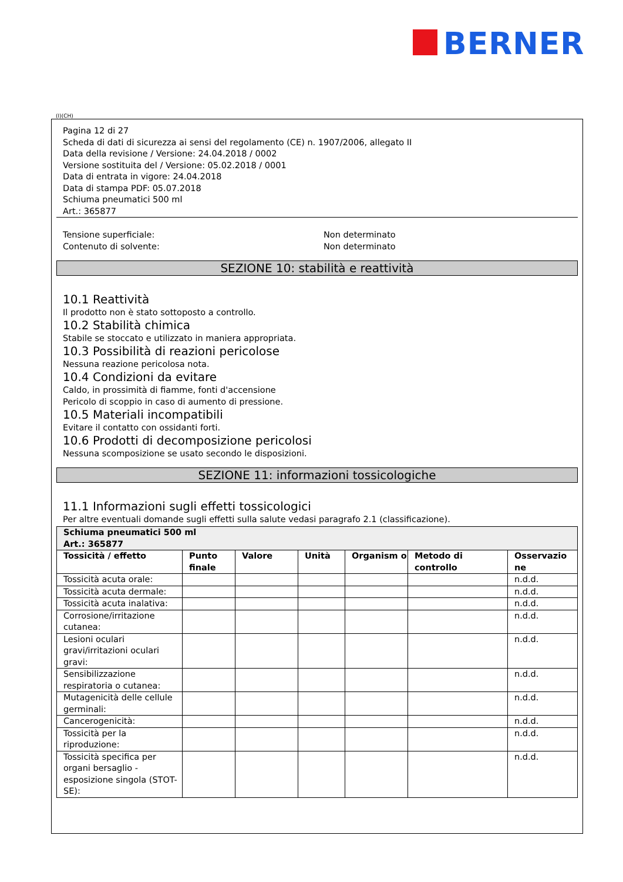BERNER
(I)(CH)
Pagina 12 di 27
Scheda di dati di sicurezza ai sensi del regolamento (CE) n. 1907/2006, allegato II
Data della revisione / Versione: 24.04.2018 / 0002
Versione sostituita del / Versione: 05.02.2018 / 0001
Data di entrata in vigore: 24.04.2018
Data di stampa PDF: 05.07.2018
Schiuma pneumatici 500 ml
Art.: 365877
Tensione superficiale: Non determinato
Contenuto di solvente: Non determinato
SEZIONE 10: stabilità e reattività
10.1 Reattività
Il prodotto non è stato sottoposto a controllo.
10.2 Stabilità chimica
Stabile se stoccato e utilizzato in maniera appropriata.
10.3 Possibilità di reazioni pericolose
Nessuna reazione pericolosa nota.
10.4 Condizioni da evitare
Caldo, in prossimità di fiamme, fonti d'accensione
Pericolo di scoppio in caso di aumento di pressione.
10.5 Materiali incompatibili
Evitare il contatto con ossidanti forti.
10.6 Prodotti di decomposizione pericolosi
Nessuna scomposizione se usato secondo le disposizioni.
SEZIONE 11: informazioni tossicologiche
11.1 Informazioni sugli effetti tossicologici
Per altre eventuali domande sugli effetti sulla salute vedasi paragrafo 2.1 (classificazione).
| Schiuma pneumatici 500 ml Art.: 365877 | | | | | | |
| --- | --- | --- | --- | --- | --- | --- |
| Tossicità / effetto | Punto finale | Valore | Unità | Organism o | Metodo di controllo | Osservazio ne |
| Tossicità acuta orale: | | | | | | n.d.d. |
| Tossicità acuta dermale: | | | | | | n.d.d. |
| Tossicità acuta inalativa: | | | | | | n.d.d. |
| Corrosione/irritazione cutanea: | | | | | | n.d.d. |
| Lesioni oculari gravi/irritazioni oculari gravi: | | | | | | n.d.d. |
| Sensibilizzazione respiratoria o cutanea: | | | | | | n.d.d. |
| Mutagenicità delle cellule germinali: | | | | | | n.d.d. |
| Cancerogenicità: | | | | | | n.d.d. |
| Tossicità per la riproduzione: | | | | | | n.d.d. |
| Tossicità specifica per organi bersaglio - esposizione singola (STOT-SE): | | | | | | n.d.d. |